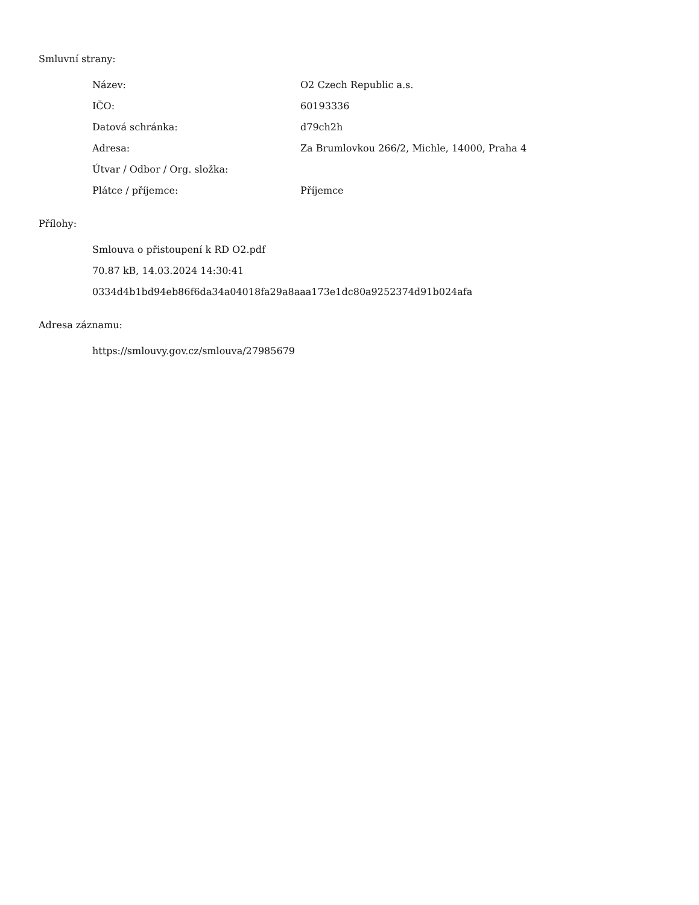Smluvní strany:
| Název: | O2 Czech Republic a.s. |
| IČO: | 60193336 |
| Datová schránka: | d79ch2h |
| Adresa: | Za Brumlovkou 266/2, Michle, 14000, Praha 4 |
| Útvar / Odbor / Org. složka: | |
| Plátce / příjemce: | Příjemce |
Přílohy:
Smlouva o přistoupení k RD O2.pdf
70.87 kB, 14.03.2024 14:30:41
0334d4b1bd94eb86f6da34a04018fa29a8aaa173e1dc80a9252374d91b024afa
Adresa záznamu:
https://smlouvy.gov.cz/smlouva/27985679